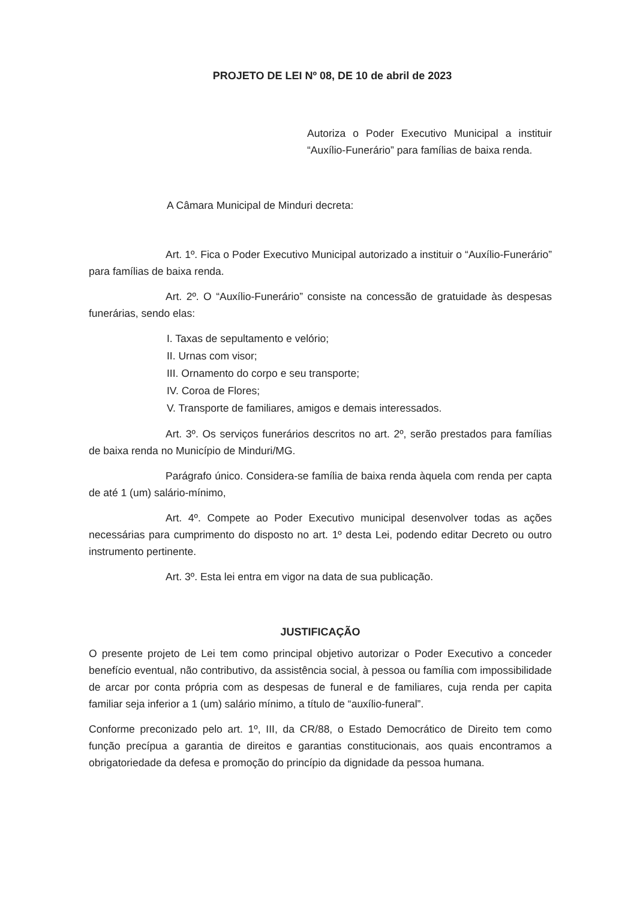PROJETO DE LEI Nº 08, DE 10 de abril de 2023
Autoriza o Poder Executivo Municipal a instituir “Auxílio-Funerário” para famílias de baixa renda.
A Câmara Municipal de Minduri decreta:
Art. 1º. Fica o Poder Executivo Municipal autorizado a instituir o “Auxílio-Funerário” para famílias de baixa renda.
Art. 2º. O “Auxílio-Funerário” consiste na concessão de gratuidade às despesas funerárias, sendo elas:
I. Taxas de sepultamento e velório;
II. Urnas com visor;
III. Ornamento do corpo e seu transporte;
IV. Coroa de Flores;
V. Transporte de familiares, amigos e demais interessados.
Art. 3º. Os serviços funerários descritos no art. 2º, serão prestados para famílias de baixa renda no Município de Minduri/MG.
Parágrafo único. Considera-se família de baixa renda àquela com renda per capta de até 1 (um) salário-mínimo,
Art. 4º. Compete ao Poder Executivo municipal desenvolver todas as ações necessárias para cumprimento do disposto no art. 1º desta Lei, podendo editar Decreto ou outro instrumento pertinente.
Art. 3º. Esta lei entra em vigor na data de sua publicação.
JUSTIFICAÇÃO
O presente projeto de Lei tem como principal objetivo autorizar o Poder Executivo a conceder benefício eventual, não contributivo, da assistência social, à pessoa ou família com impossibilidade de arcar por conta própria com as despesas de funeral e de familiares, cuja renda per capita familiar seja inferior a 1 (um) salário mínimo, a título de “auxílio-funeral”.
Conforme preconizado pelo art. 1º, III, da CR/88, o Estado Democrático de Direito tem como função precípua a garantia de direitos e garantias constitucionais, aos quais encontramos a obrigatoriedade da defesa e promoção do princípio da dignidade da pessoa humana.